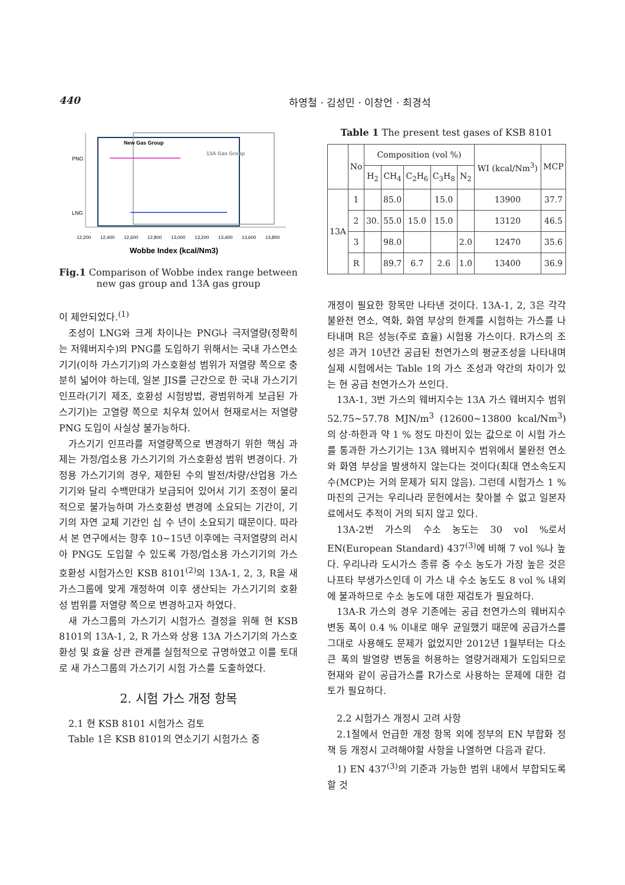440 하영철 · 김성민 · 이창언 · 최경석
PNG
LNG
New Gas Group
13A Gas Group
12,200
12,400
12,600
12,800
13,000
13,200
13,400
13,600
13,800
Wobbe Index (kcal/Nm3)
Fig.1 Comparison of Wobbe index range between new gas group and 13A gas group
이 제안되었다.<sup>(1)</sup>
조성이 LNG와 크게 차이나는 PNG나 극저열량(정확히는 저웨버지수)의 PNG를 도입하기 위해서는 국내 가스연소기기(이하 가스기기)의 가스호환성 범위가 저열량 쪽으로 충분히 넓어야 하는데, 일본 JIS를 근간으로 한 국내 가스기기 인프라(기기 제조, 호환성 시험방법, 광범위하게 보급된 가스기기)는 고열량 쪽으로 치우쳐 있어서 현재로서는 저열량 PNG 도입이 사실상 불가능하다.
가스기기 인프라를 저열량쪽으로 변경하기 위한 핵심 과제는 가정/업소용 가스기기의 가스호환성 범위 변경이다. 가정용 가스기기의 경우, 제한된 수의 발전/차량/산업용 가스기기와 달리 수백만대가 보급되어 있어서 기기 조정이 물리적으로 불가능하며 가스호환성 변경에 소요되는 기간이, 기기의 자연 교체 기간인 십 수 년이 소요되기 때문이다. 따라서 본 연구에서는 향후 10~15년 이후에는 극저열량의 러시아 PNG도 도입할 수 있도록 가정/업소용 가스기기의 가스호환성 시험가스인 KSB 8101<sup>(2)</sup>의 13A-1, 2, 3, R을 새 가스그룹에 맞게 개정하여 이후 생산되는 가스기기의 호환성 범위를 저열량 쪽으로 변경하고자 하였다.
새 가스그룹의 가스기기 시험가스 결정을 위해 현 KSB 8101의 13A-1, 2, R 가스와 상용 13A 가스기기의 가스호환성 및 효율 상관 관계를 실험적으로 규명하였고 이를 토대로 새 가스그룹의 가스기기 시험 가스를 도출하였다.
2. 시험 가스 개정 항목
2.1 현 KSB 8101 시험가스 검토
Table 1은 KSB 8101의 연소기기 시험가스 중
Table 1 The present test gases of KSB 8101
| | No | Composition (vol %) | | | | | WI (kcal/Nm<sup>3</sup>) | MCP |
| --- | --- | --- | --- | --- | --- | --- | --- | --- |
| | | H<sub>2</sub> | CH<sub>4</sub> | C<sub>2</sub>H<sub>6</sub> | C<sub>3</sub>H<sub>8</sub> | N<sub>2</sub> | | |
| 13A | 1 | | 85.0 | | 15.0 | | 13900 | 37.7 |
| | 2 | 30. | 55.0 | 15.0 | 15.0 | | 13120 | 46.5 |
| | 3 | | 98.0 | | | 2.0 | 12470 | 35.6 |
| | R | | 89.7 | 6.7 | 2.6 | 1.0 | 13400 | 36.9 |
개정이 필요한 항목만 나타낸 것이다. 13A-1, 2, 3은 각각 불완전 연소, 역화, 화염 부상의 한계를 시험하는 가스를 나타내며 R은 성능(주로 효율) 시험용 가스이다. R가스의 조성은 과거 10년간 공급된 천연가스의 평균조성을 나타내며 실제 시험에서는 Table 1의 가스 조성과 약간의 차이가 있는 현 공급 천연가스가 쓰인다.
13A-1, 3번 가스의 웨버지수는 13A 가스 웨버지수 범위 52.75~57.78 MJN/m<sup>3</sup> (12600~13800 kcal/Nm<sup>3</sup>)의 상·하한과 약 1 % 정도 마진이 있는 값으로 이 시험 가스를 통과한 가스기기는 13A 웨버지수 범위에서 불완전 연소와 화염 부상을 발생하지 않는다는 것이다(최대 연소속도지수(MCP)는 거의 문제가 되지 않음). 그런데 시험가스 1 % 마진의 근거는 우리나라 문헌에서는 찾아볼 수 없고 일본자료에서도 추적이 거의 되지 않고 있다.
13A-2번 가스의 수소 농도는 30 vol %로서 EN(European Standard) 437<sup>(3)</sup>에 비해 7 vol %나 높다. 우리나라 도시가스 종류 중 수소 농도가 가장 높은 것은 나프타 부생가스인데 이 가스 내 수소 농도도 8 vol % 내외에 불과하므로 수소 농도에 대한 재검토가 필요하다.
13A-R 가스의 경우 기존에는 공급 천연가스의 웨버지수 변동 폭이 0.4 % 이내로 매우 균일했기 때문에 공급가스를 그대로 사용해도 문제가 없었지만 2012년 1월부터는 다소 큰 폭의 발열량 변동을 허용하는 열량거래제가 도입되므로 현재와 같이 공급가스를 R가스로 사용하는 문제에 대한 검토가 필요하다.
2.2 시험가스 개정시 고려 사항
2.1절에서 언급한 개정 항목 외에 정부의 EN 부합화 정책 등 개정시 고려해야할 사항을 나열하면 다음과 같다.
1) EN 437<sup>(3)</sup>의 기준과 가능한 범위 내에서 부합되도록 할 것